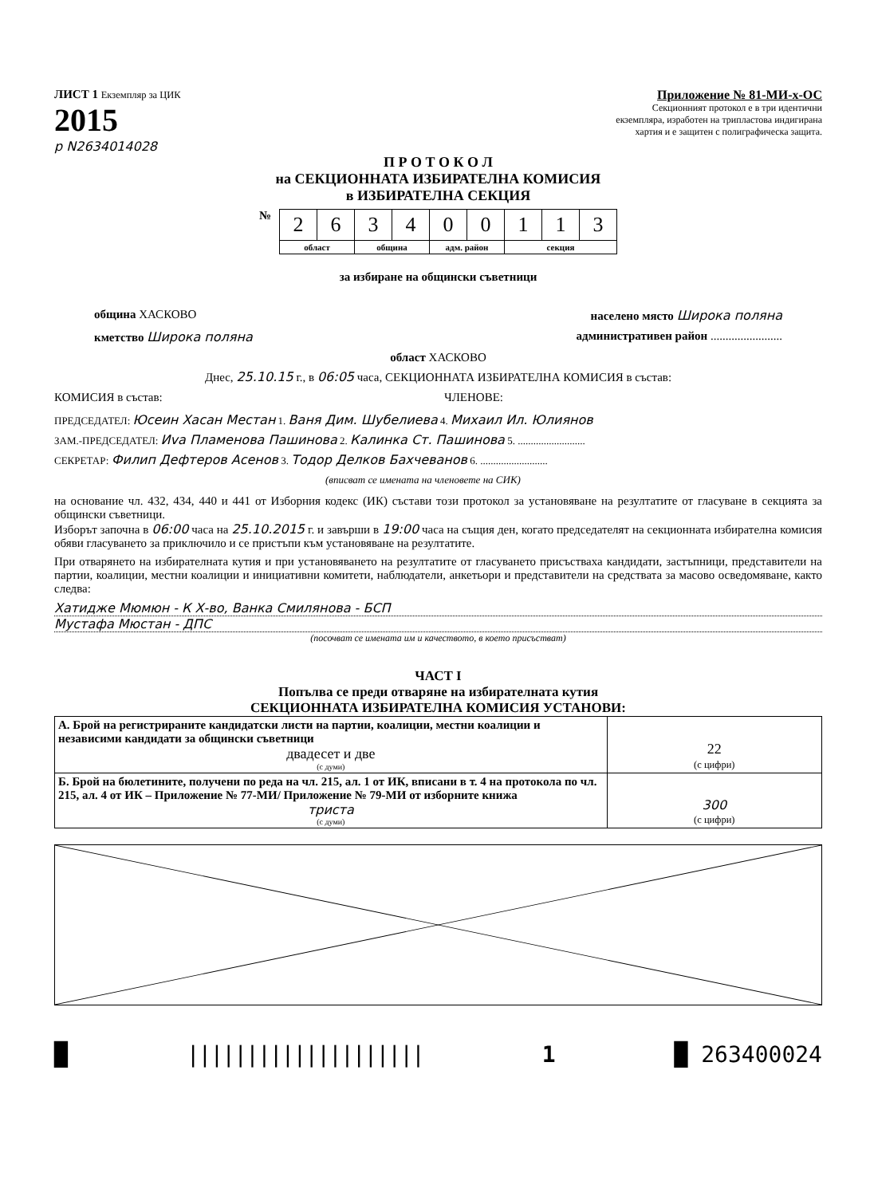ЛИСТ 1 Екземпляр за ЦИК
2015
Приложение № 81-МИ-х-ОС
Секционният протокол е в три идентични
екземпляра, изработен на трипластова индигирана
хартия и е защитен с полиграфическа защита.
р N2634014028
П Р О Т О К О Л
на СЕКЦИОННАТА ИЗБИРАТЕЛНА КОМИСИЯ
в ИЗБИРАТЕЛНА СЕКЦИЯ
№
| 2 | 6 | 3 | 4 | 0 | 0 | 1 | 1 | 3 |
| област | | община | | адм. район | | секция | | |
за избиране на общински съветници
община ХАСКОВО населено място Широка поляна
кметство Широка поляна административен район ........................
област ХАСКОВО
Днес, 25.10.15 г., в 06:05 часа, СЕКЦИОННАТА ИЗБИРАТЕЛНА КОМИСИЯ в състав:
КОМИСИЯ в състав: ЧЛЕНОВЕ:
ПРЕДСЕДАТЕЛ: Юсеин Хасан Местан 1. Ваня Дим. Шубелиева 4. Михаил Ил. Юлиянов
ЗАМ.-ПРЕДСЕДАТЕЛ: Иva Пламенова Пашинова 2. Калинка Ст. Пашинова 5. ..........................
СЕКРЕТАР: Филип Дефтеров Асенов 3. Тодор Делков Бахчеванов 6. ..........................
(вписват се имената на членовете на СИК)
на основание чл. 432, 434, 440 и 441 от Изборния кодекс (ИК) състави този протокол за установяване на резултатите от гласуване в секцията за общински съветници.
Изборът започна в 06:00 часа на 25.10.2015 г. и завърши в 19:00 часа на същия ден, когато председателят на секционната избирателна комисия обяви гласуването за приключило и се пристъпи към установяване на резултатите.
При отварянето на избирателната кутия и при установяването на резултатите от гласуването присъстваха кандидати, застъпници, представители на партии, коалиции, местни коалиции и инициативни комитети, наблюдатели, анкетьори и представители на средствата за масово осведомяване, както следва:
Хатидже Мюмюн - К Х-во, Ванка Смилянова - БСП
Мустафа Мюстан - ДПС
(посочват се имената им и качеството, в което присъстват)
ЧАСТ I
Попълва се преди отваряне на избирателната кутия
СЕКЦИОННАТА ИЗБИРАТЕЛНА КОМИСИЯ УСТАНОВИ:
| А. Брой на регистрираните кандидатски листи на партии, коалиции, местни коалиции и независими кандидати за общински съветници двадесет и две (с думи) | 22 (с цифри) |
| Б. Брой на бюлетините, получени по реда на чл. 215, ал. 1 от ИК, вписани в т. 4 на протокола по чл. 215, ал. 4 от ИК – Приложение № 77-МИ/ Приложение № 79-МИ от изборните книжа триста (с думи) | 300 (с цифри) |
█ |||||||||||||||||||| 1 █ 263400024